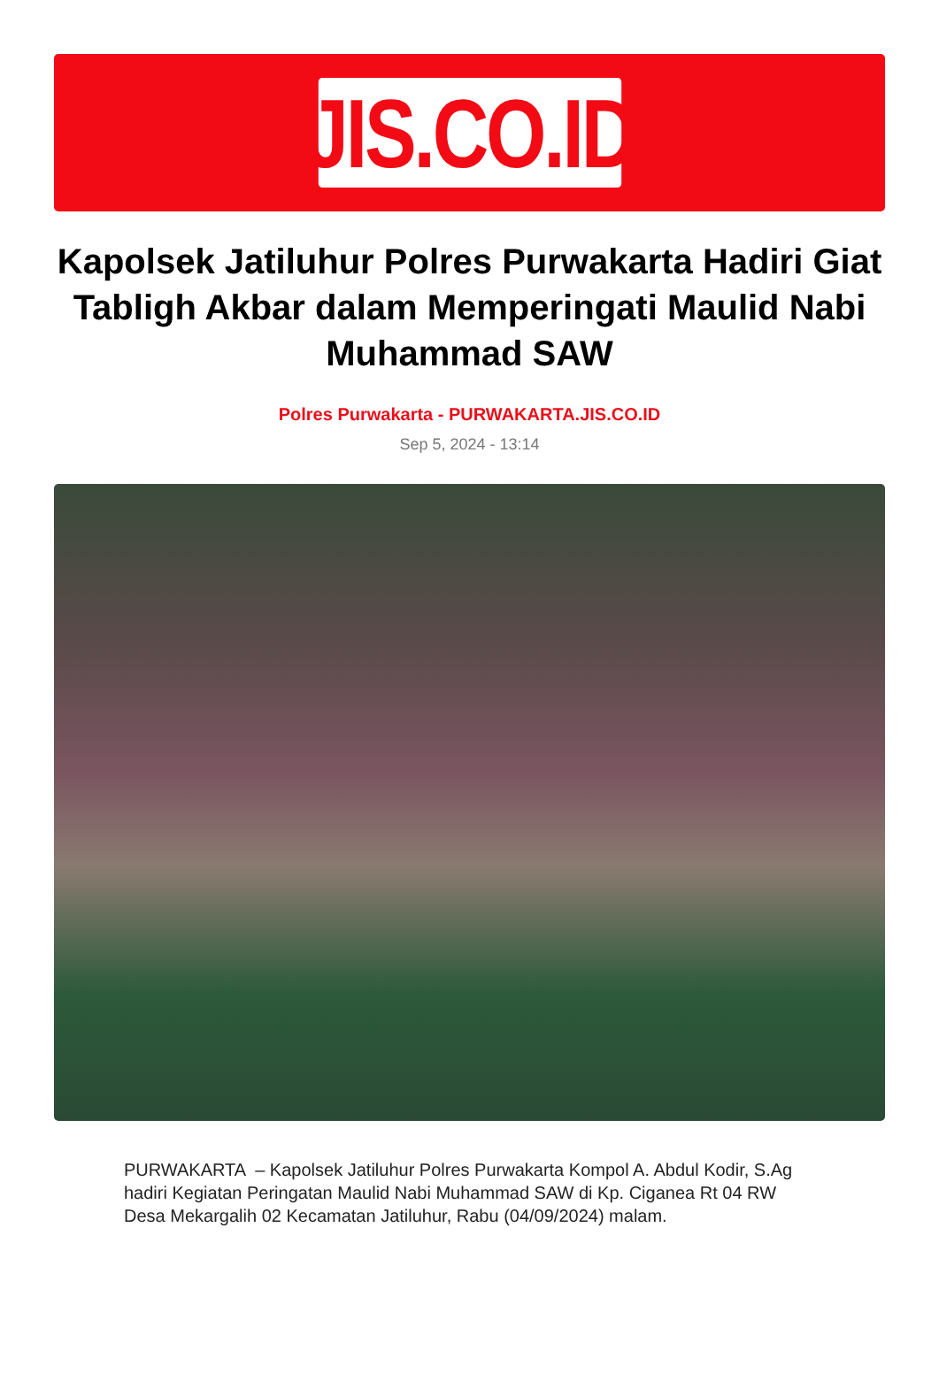JIS.CO.ID
Kapolsek Jatiluhur Polres Purwakarta Hadiri Giat Tabligh Akbar dalam Memperingati Maulid Nabi Muhammad SAW
Polres Purwakarta - PURWAKARTA.JIS.CO.ID
Sep 5, 2024 - 13:14
PURWAKARTA – Kapolsek Jatiluhur Polres Purwakarta Kompol A. Abdul Kodir, S.Ag hadiri Kegiatan Peringatan Maulid Nabi Muhammad SAW di Kp. Ciganea Rt 04 RW Desa Mekargalih 02 Kecamatan Jatiluhur, Rabu (04/09/2024) malam.